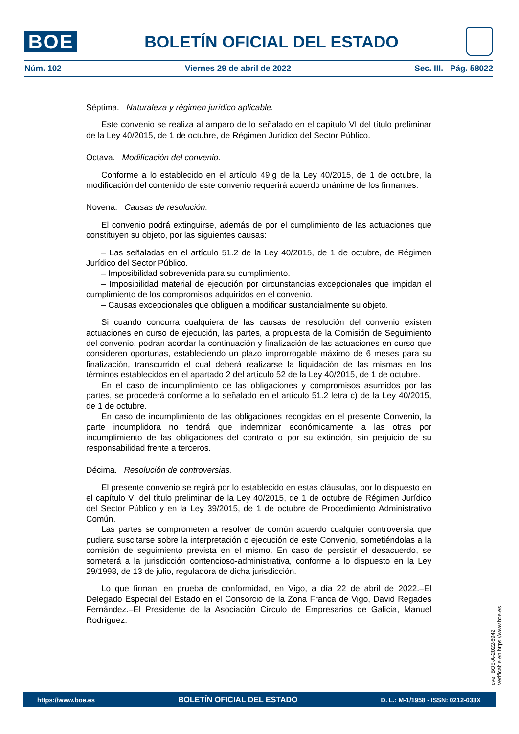BOE
BOLETÍN OFICIAL DEL ESTADO
Núm. 102 Viernes 29 de abril de 2022 Sec. III. Pág. 58022
Séptima. Naturaleza y régimen jurídico aplicable.
Este convenio se realiza al amparo de lo señalado en el capítulo VI del título preliminar de la Ley 40/2015, de 1 de octubre, de Régimen Jurídico del Sector Público.
Octava. Modificación del convenio.
Conforme a lo establecido en el artículo 49.g de la Ley 40/2015, de 1 de octubre, la modificación del contenido de este convenio requerirá acuerdo unánime de los firmantes.
Novena. Causas de resolución.
El convenio podrá extinguirse, además de por el cumplimiento de las actuaciones que constituyen su objeto, por las siguientes causas:
– Las señaladas en el artículo 51.2 de la Ley 40/2015, de 1 de octubre, de Régimen Jurídico del Sector Público.
– Imposibilidad sobrevenida para su cumplimiento.
– Imposibilidad material de ejecución por circunstancias excepcionales que impidan el cumplimiento de los compromisos adquiridos en el convenio.
– Causas excepcionales que obliguen a modificar sustancialmente su objeto.
Si cuando concurra cualquiera de las causas de resolución del convenio existen actuaciones en curso de ejecución, las partes, a propuesta de la Comisión de Seguimiento del convenio, podrán acordar la continuación y finalización de las actuaciones en curso que consideren oportunas, estableciendo un plazo improrrogable máximo de 6 meses para su finalización, transcurrido el cual deberá realizarse la liquidación de las mismas en los términos establecidos en el apartado 2 del artículo 52 de la Ley 40/2015, de 1 de octubre.
En el caso de incumplimiento de las obligaciones y compromisos asumidos por las partes, se procederá conforme a lo señalado en el artículo 51.2 letra c) de la Ley 40/2015, de 1 de octubre.
En caso de incumplimiento de las obligaciones recogidas en el presente Convenio, la parte incumplidora no tendrá que indemnizar económicamente a las otras por incumplimiento de las obligaciones del contrato o por su extinción, sin perjuicio de su responsabilidad frente a terceros.
Décima. Resolución de controversias.
El presente convenio se regirá por lo establecido en estas cláusulas, por lo dispuesto en el capítulo VI del título preliminar de la Ley 40/2015, de 1 de octubre de Régimen Jurídico del Sector Público y en la Ley 39/2015, de 1 de octubre de Procedimiento Administrativo Común.
Las partes se comprometen a resolver de común acuerdo cualquier controversia que pudiera suscitarse sobre la interpretación o ejecución de este Convenio, sometiéndolas a la comisión de seguimiento prevista en el mismo. En caso de persistir el desacuerdo, se someterá a la jurisdicción contencioso-administrativa, conforme a lo dispuesto en la Ley 29/1998, de 13 de julio, reguladora de dicha jurisdicción.
Lo que firman, en prueba de conformidad, en Vigo, a día 22 de abril de 2022.–El Delegado Especial del Estado en el Consorcio de la Zona Franca de Vigo, David Regades Fernández.–El Presidente de la Asociación Círculo de Empresarios de Galicia, Manuel Rodríguez.
cve: BOE-A-2022-6942
Verificable en https://www.boe.es
https://www.boe.es BOLETÍN OFICIAL DEL ESTADO D. L.: M-1/1958 - ISSN: 0212-033X